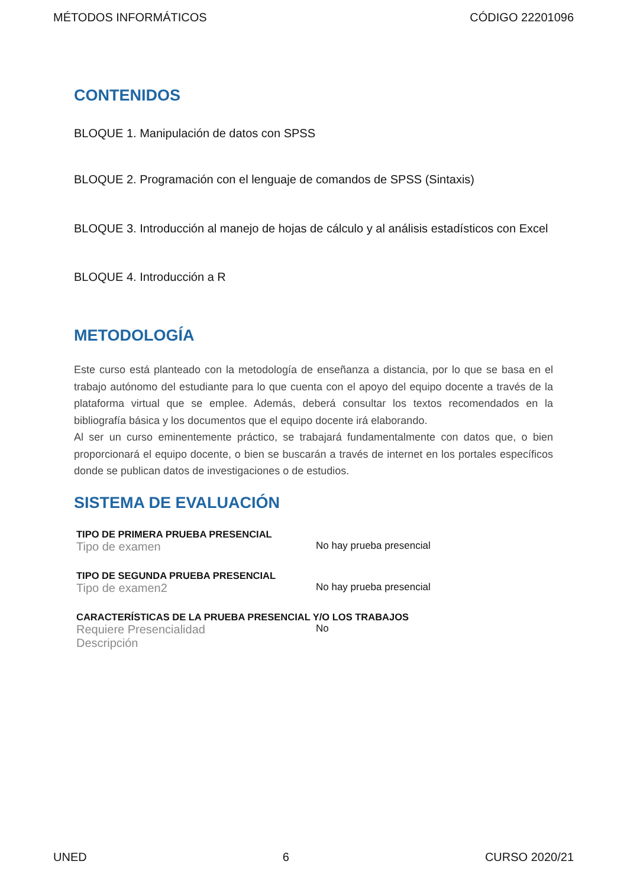MÉTODOS INFORMÁTICOS CÓDIGO 22201096
CONTENIDOS
BLOQUE 1. Manipulación de datos con SPSS
BLOQUE 2. Programación con el lenguaje de comandos de SPSS (Sintaxis)
BLOQUE 3. Introducción al manejo de hojas de cálculo y al análisis estadísticos con Excel
BLOQUE 4. Introducción a R
METODOLOGÍA
Este curso está planteado con la metodología de enseñanza a distancia, por lo que se basa en el trabajo autónomo del estudiante para lo que cuenta con el apoyo del equipo docente a través de la plataforma virtual que se emplee. Además, deberá consultar los textos recomendados en la bibliografía básica y los documentos que el equipo docente irá elaborando.
Al ser un curso eminentemente práctico, se trabajará fundamentalmente con datos que, o bien proporcionará el equipo docente, o bien se buscarán a través de internet en los portales específicos donde se publican datos de investigaciones o de estudios.
SISTEMA DE EVALUACIÓN
TIPO DE PRIMERA PRUEBA PRESENCIAL
Tipo de examen No hay prueba presencial
TIPO DE SEGUNDA PRUEBA PRESENCIAL
Tipo de examen2 No hay prueba presencial
CARACTERÍSTICAS DE LA PRUEBA PRESENCIAL Y/O LOS TRABAJOS
Requiere Presencialidad No
Descripción
UNED 6 CURSO 2020/21